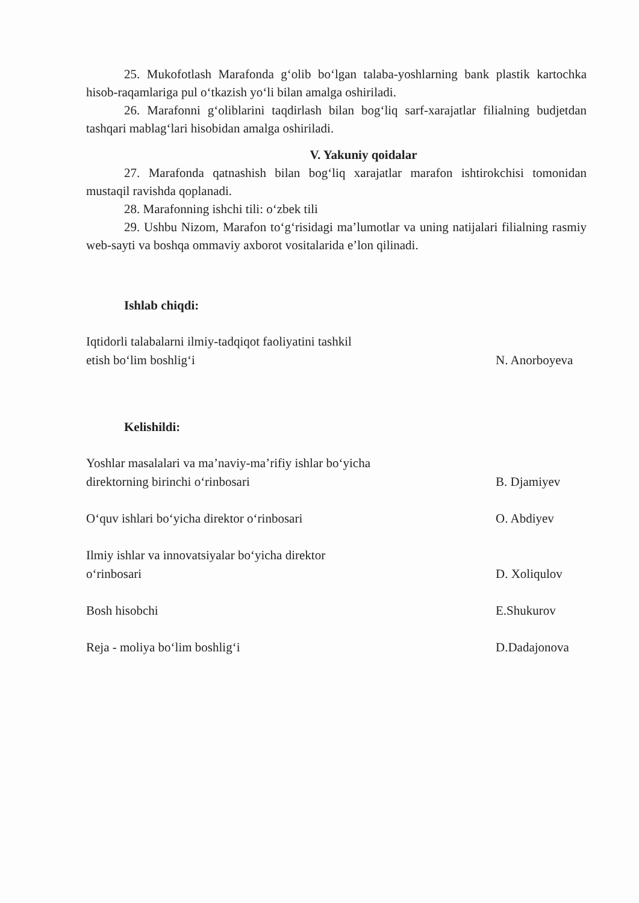25. Mukofotlash Marafonda g‘olib bo‘lgan talaba-yoshlarning bank plastik kartochka hisob-raqamlariga pul o‘tkazish yo‘li bilan amalga oshiriladi.
26. Marafonni g‘oliblarini taqdirlash bilan bog‘liq sarf-xarajatlar filialning budjetdan tashqari mablag‘lari hisobidan amalga oshiriladi.
V. Yakuniy qoidalar
27. Marafonda qatnashish bilan bog‘liq xarajatlar marafon ishtirokchisi tomonidan mustaqil ravishda qoplanadi.
28. Marafonning ishchi tili: o‘zbek tili
29. Ushbu Nizom, Marafon to‘g‘risidagi ma’lumotlar va uning natijalari filialning rasmiy web-sayti va boshqa ommaviy axborot vositalarida e’lon qilinadi.
Ishlab chiqdi:
Iqtidorli talabalarni ilmiy-tadqiqot faoliyatini tashkil etish bo‘lim boshlig‘i
N. Anorboyeva
Kelishildi:
Yoshlar masalalari va ma’naviy-ma’rifiy ishlar bo‘yicha direktorning birinchi o‘rinbosari
B. Djamiyev
O‘quv ishlari bo‘yicha direktor o‘rinbosari
O. Abdiyev
Ilmiy ishlar va innovatsiyalar bo‘yicha direktor o‘rinbosari
D. Xoliqulov
Bosh hisobchi
E.Shukurov
Reja - moliya bo‘lim boshlig‘i
D.Dadajonova